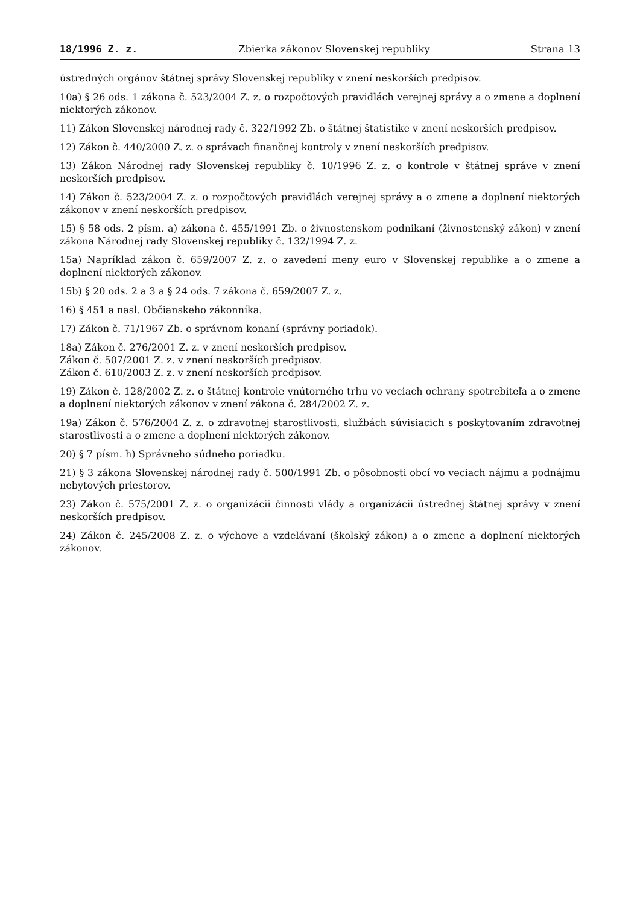18/1996 Z. z. Zbierka zákonov Slovenskej republiky Strana 13
ústredných orgánov štátnej správy Slovenskej republiky v znení neskorších predpisov.
10a) § 26 ods. 1 zákona č. 523/2004 Z. z. o rozpočtových pravidlách verejnej správy a o zmene a doplnení niektorých zákonov.
11) Zákon Slovenskej národnej rady č. 322/1992 Zb. o štátnej štatistike v znení neskorších predpisov.
12) Zákon č. 440/2000 Z. z. o správach finančnej kontroly v znení neskorších predpisov.
13) Zákon Národnej rady Slovenskej republiky č. 10/1996 Z. z. o kontrole v štátnej správe v znení neskorších predpisov.
14) Zákon č. 523/2004 Z. z. o rozpočtových pravidlách verejnej správy a o zmene a doplnení niektorých zákonov v znení neskorších predpisov.
15) § 58 ods. 2 písm. a) zákona č. 455/1991 Zb. o živnostenskom podnikaní (živnostenský zákon) v znení zákona Národnej rady Slovenskej republiky č. 132/1994 Z. z.
15a) Napríklad zákon č. 659/2007 Z. z. o zavedení meny euro v Slovenskej republike a o zmene a doplnení niektorých zákonov.
15b) § 20 ods. 2 a 3 a § 24 ods. 7 zákona č. 659/2007 Z. z.
16) § 451 a nasl. Občianskeho zákonníka.
17) Zákon č. 71/1967 Zb. o správnom konaní (správny poriadok).
18a) Zákon č. 276/2001 Z. z. v znení neskorších predpisov.
Zákon č. 507/2001 Z. z. v znení neskorších predpisov.
Zákon č. 610/2003 Z. z. v znení neskorších predpisov.
19) Zákon č. 128/2002 Z. z. o štátnej kontrole vnútorného trhu vo veciach ochrany spotrebiteľa a o zmene a doplnení niektorých zákonov v znení zákona č. 284/2002 Z. z.
19a) Zákon č. 576/2004 Z. z. o zdravotnej starostlivosti, službách súvisiacich s poskytovaním zdravotnej starostlivosti a o zmene a doplnení niektorých zákonov.
20) § 7 písm. h) Správneho súdneho poriadku.
21) § 3 zákona Slovenskej národnej rady č. 500/1991 Zb. o pôsobnosti obcí vo veciach nájmu a podnájmu nebytových priestorov.
23) Zákon č. 575/2001 Z. z. o organizácii činnosti vlády a organizácii ústrednej štátnej správy v znení neskorších predpisov.
24) Zákon č. 245/2008 Z. z. o výchove a vzdelávaní (školský zákon) a o zmene a doplnení niektorých zákonov.